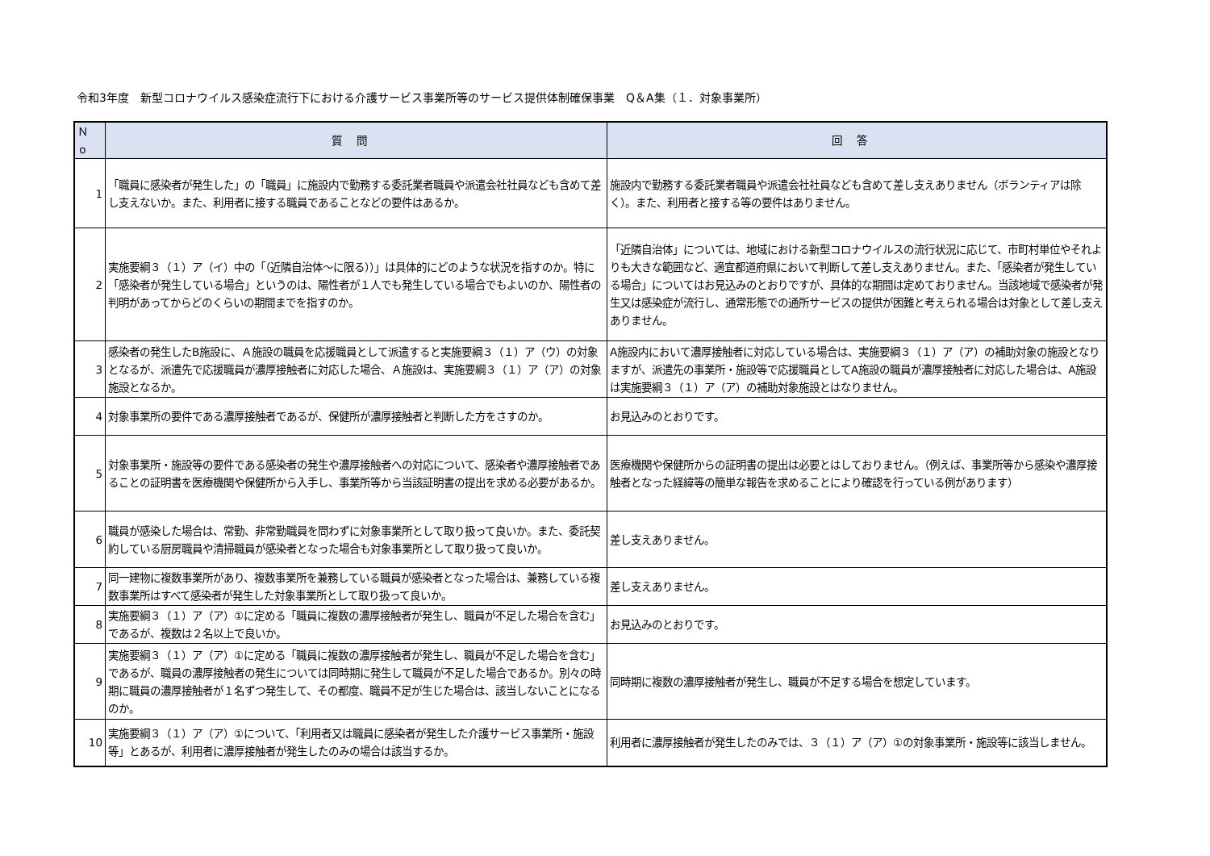令和3年度　新型コロナウイルス感染症流行下における介護サービス事業所等のサービス提供体制確保事業　Q＆A集（１．対象事業所）
| Ｎo | 質問 | 回答 |
| --- | --- | --- |
| 1 | 「職員に感染者が発生した」の「職員」に施設内で勤務する委託業者職員や派遣会社社員なども含めて差し支えないか。また、利用者に接する職員であることなどの要件はあるか。 | 施設内で勤務する委託業者職員や派遣会社社員なども含めて差し支えありません（ボランティアは除く）。また、利用者と接する等の要件はありません。 |
| 2 | 実施要綱３（１）ア（イ）中の「（近隣自治体～に限る））」は具体的にどのような状況を指すのか。特に「感染者が発生している場合」というのは、陽性者が１人でも発生している場合でもよいのか、陽性者の判明があってからどのくらいの期間までを指すのか。 | 「近隣自治体」については、地域における新型コロナウイルスの流行状況に応じて、市町村単位やそれよりも大きな範囲など、適宜都道府県において判断して差し支えありません。また、「感染者が発生している場合」についてはお見込みのとおりですが、具体的な期間は定めておりません。当該地域で感染者が発生又は感染症が流行し、通常形態での通所サービスの提供が困難と考えられる場合は対象として差し支えありません。 |
| 3 | 感染者の発生したB施設に、Ａ施設の職員を応援職員として派遣すると実施要綱３（１）ア（ウ）の対象となるが、派遣先で応援職員が濃厚接触者に対応した場合、Ａ施設は、実施要綱３（１）ア（ア）の対象施設となるか。 | A施設内において濃厚接触者に対応している場合は、実施要綱３（１）ア（ア）の補助対象の施設となりますが、派遣先の事業所・施設等で応援職員としてA施設の職員が濃厚接触者に対応した場合は、A施設は実施要綱３（１）ア（ア）の補助対象施設とはなりません。 |
| 4 | 対象事業所の要件である濃厚接触者であるが、保健所が濃厚接触者と判断した方をさすのか。 | お見込みのとおりです。 |
| 5 | 対象事業所・施設等の要件である感染者の発生や濃厚接触者への対応について、感染者や濃厚接触者であることの証明書を医療機関や保健所から入手し、事業所等から当該証明書の提出を求める必要があるか。 | 医療機関や保健所からの証明書の提出は必要とはしておりません。（例えば、事業所等から感染や濃厚接触者となった経緯等の簡単な報告を求めることにより確認を行っている例があります） |
| 6 | 職員が感染した場合は、常勤、非常勤職員を問わずに対象事業所として取り扱って良いか。また、委託契約している厨房職員や清掃職員が感染者となった場合も対象事業所として取り扱って良いか。 | 差し支えありません。 |
| 7 | 同一建物に複数事業所があり、複数事業所を兼務している職員が感染者となった場合は、兼務している複数事業所はすべて感染者が発生した対象事業所として取り扱って良いか。 | 差し支えありません。 |
| 8 | 実施要綱３（１）ア（ア）①に定める「職員に複数の濃厚接触者が発生し、職員が不足した場合を含む」であるが、複数は２名以上で良いか。 | お見込みのとおりです。 |
| 9 | 実施要綱３（１）ア（ア）①に定める「職員に複数の濃厚接触者が発生し、職員が不足した場合を含む」であるが、職員の濃厚接触者の発生については同時期に発生して職員が不足した場合であるか。別々の時期に職員の濃厚接触者が１名ずつ発生して、その都度、職員不足が生じた場合は、該当しないことになるのか。 | 同時期に複数の濃厚接触者が発生し、職員が不足する場合を想定しています。 |
| 10 | 実施要綱３（１）ア（ア）①について、「利用者又は職員に感染者が発生した介護サービス事業所・施設等」とあるが、利用者に濃厚接触者が発生したのみの場合は該当するか。 | 利用者に濃厚接触者が発生したのみでは、３（１）ア（ア）①の対象事業所・施設等に該当しません。 |